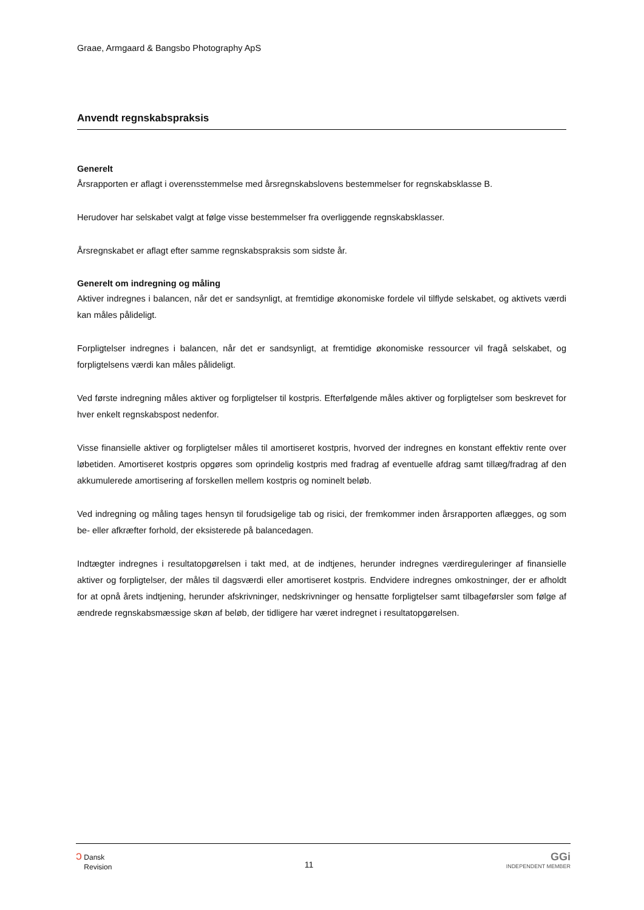Graae, Armgaard & Bangsbo Photography ApS
Anvendt regnskabspraksis
Generelt
Årsrapporten er aflagt i overensstemmelse med årsregnskabslovens bestemmelser for regnskabsklasse B.
Herudover har selskabet valgt at følge visse bestemmelser fra overliggende regnskabsklasser.
Årsregnskabet er aflagt efter samme regnskabspraksis som sidste år.
Generelt om indregning og måling
Aktiver indregnes i balancen, når det er sandsynligt, at fremtidige økonomiske fordele vil tilflyde selskabet, og aktivets værdi kan måles pålideligt.
Forpligtelser indregnes i balancen, når det er sandsynligt, at fremtidige økonomiske ressourcer vil fragå selskabet, og forpligtelsens værdi kan måles pålideligt.
Ved første indregning måles aktiver og forpligtelser til kostpris. Efterfølgende måles aktiver og forpligtelser som beskrevet for hver enkelt regnskabspost nedenfor.
Visse finansielle aktiver og forpligtelser måles til amortiseret kostpris, hvorved der indregnes en konstant effektiv rente over løbetiden. Amortiseret kostpris opgøres som oprindelig kostpris med fradrag af eventuelle afdrag samt tillæg/fradrag af den akkumulerede amortisering af forskellen mellem kostpris og nominelt beløb.
Ved indregning og måling tages hensyn til forudsigelige tab og risici, der fremkommer inden årsrapporten aflægges, og som be- eller afkræfter forhold, der eksisterede på balancedagen.
Indtægter indregnes i resultatopgørelsen i takt med, at de indtjenes, herunder indregnes værdireguleringer af finansielle aktiver og forpligtelser, der måles til dagsværdi eller amortiseret kostpris. Endvidere indregnes omkostninger, der er afholdt for at opnå årets indtjening, herunder afskrivninger, nedskrivninger og hensatte forpligtelser samt tilbageførsler som følge af ændrede regnskabsmæssige skøn af beløb, der tidligere har været indregnet i resultatopgørelsen.
ↄ Dansk
Revision
11
GGi
INDEPENDENT MEMBER